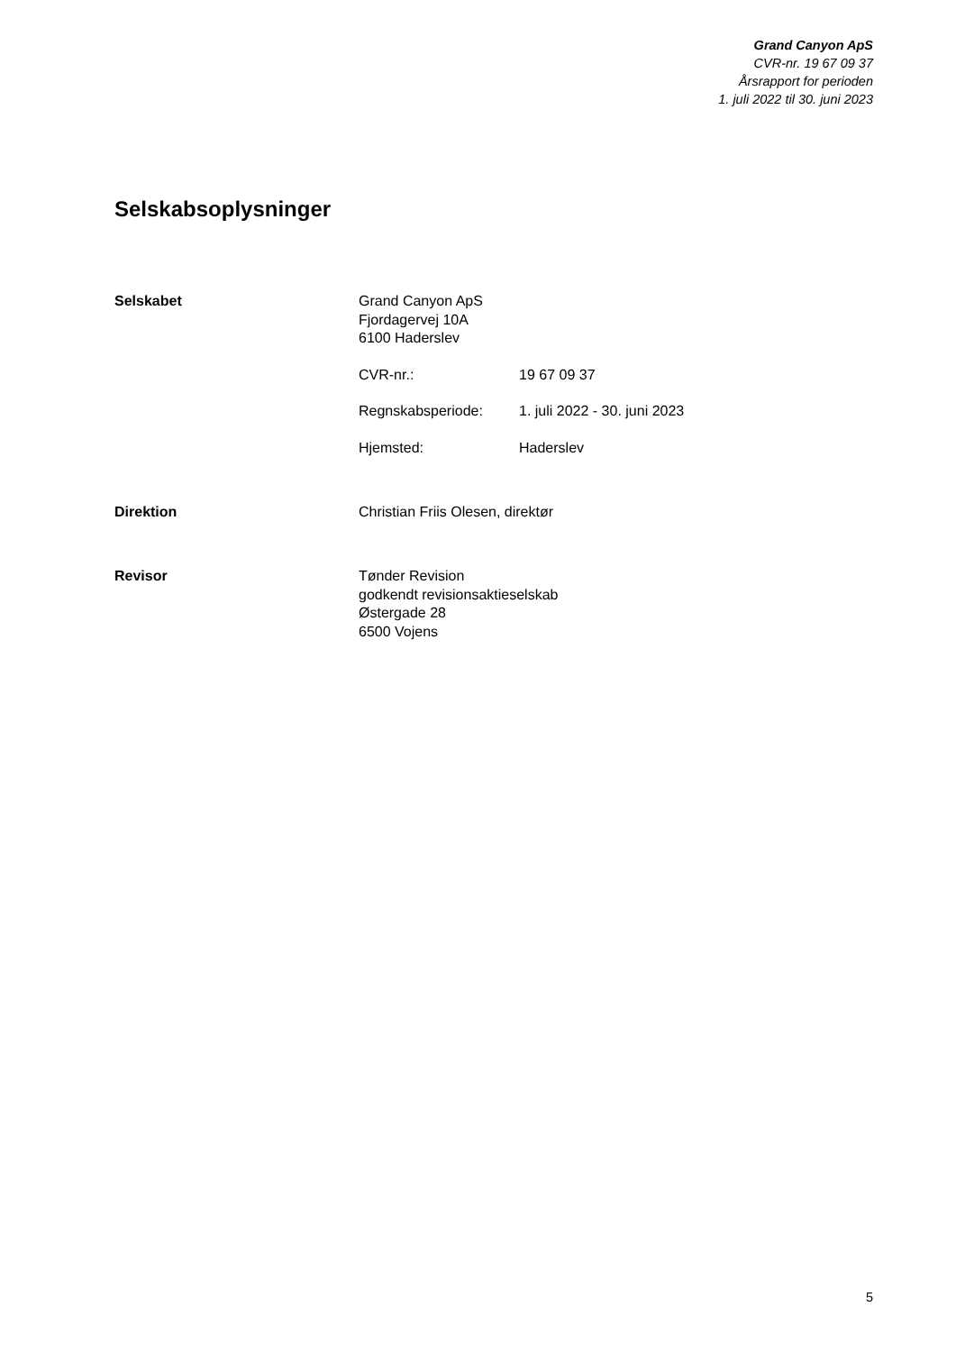Grand Canyon ApS
CVR-nr. 19 67 09 37
Årsrapport for perioden
1. juli 2022 til 30. juni 2023
Selskabsoplysninger
Selskabet
Grand Canyon ApS
Fjordagervej 10A
6100 Haderslev
CVR-nr.: 19 67 09 37
Regnskabsperiode: 1. juli 2022 - 30. juni 2023
Hjemsted: Haderslev
Direktion
Christian Friis Olesen, direktør
Revisor
Tønder Revision
godkendt revisionsaktieselskab
Østergade 28
6500 Vojens
5